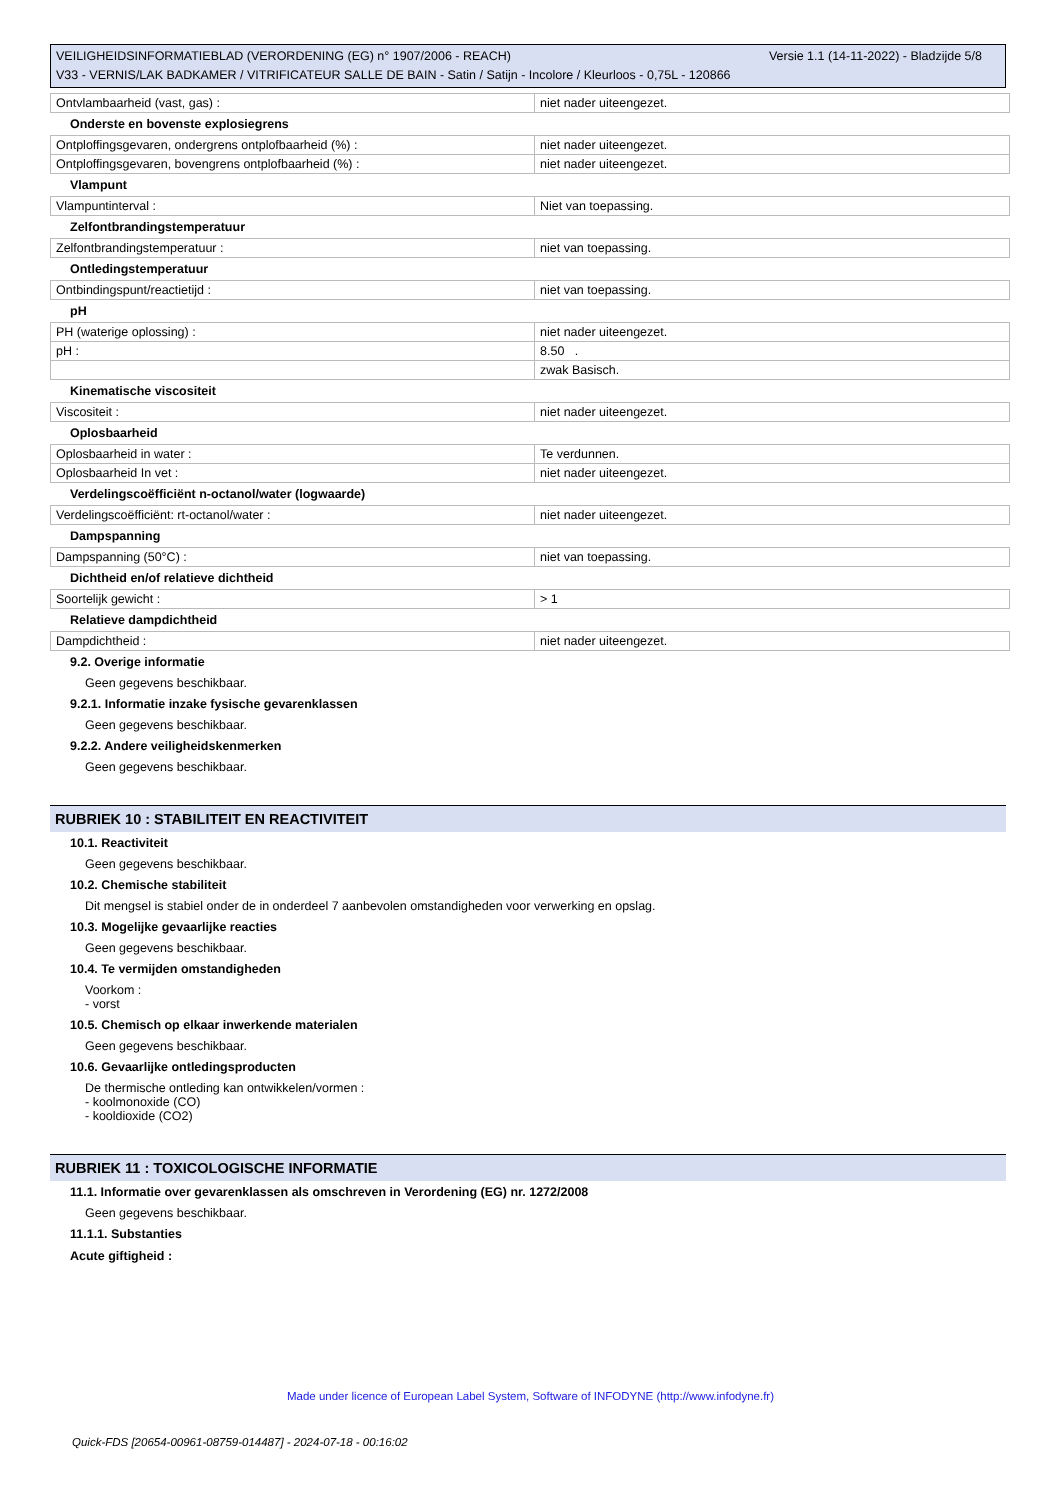Versie 1.1 (14-11-2022) - Bladzijde 5/8 VEILIGHEIDSINFORMATIEBLAD (VERORDENING (EG) n° 1907/2006 - REACH)
V33 - VERNIS/LAK BADKAMER / VITRIFICATEUR SALLE DE BAIN - Satin / Satijn - Incolore / Kleurloos - 0,75L - 120866
| Ontvlambaarheid (vast, gas) : | niet nader uiteengezet. |
Onderste en bovenste explosiegrens
| Ontploffingsgevaren, ondergrens ontplofbaarheid (%) : | niet nader uiteengezet. |
| Ontploffingsgevaren, bovengrens ontplofbaarheid (%) : | niet nader uiteengezet. |
Vlampunt
| Vlampuntinterval : | Niet van toepassing. |
Zelfontbrandingstemperatuur
| Zelfontbrandingstemperatuur : | niet van toepassing. |
Ontledingstemperatuur
| Ontbindingspunt/reactietijd : | niet van toepassing. |
pH
| PH (waterige oplossing) : | niet nader uiteengezet. |
| pH : | 8.50 . |
| | zwak Basisch. |
Kinematische viscositeit
| Viscositeit : | niet nader uiteengezet. |
Oplosbaarheid
| Oplosbaarheid in water : | Te verdunnen. |
| Oplosbaarheid In vet : | niet nader uiteengezet. |
Verdelingscoëfficiënt n-octanol/water (logwaarde)
| Verdelingscoëfficiënt: rt-octanol/water : | niet nader uiteengezet. |
Dampspanning
| Dampspanning (50°C) : | niet van toepassing. |
Dichtheid en/of relatieve dichtheid
| Soortelijk gewicht : | > 1 |
Relatieve dampdichtheid
| Dampdichtheid : | niet nader uiteengezet. |
9.2. Overige informatie
Geen gegevens beschikbaar.
9.2.1. Informatie inzake fysische gevarenklassen
Geen gegevens beschikbaar.
9.2.2. Andere veiligheidskenmerken
Geen gegevens beschikbaar.
RUBRIEK 10 : STABILITEIT EN REACTIVITEIT
10.1. Reactiviteit
Geen gegevens beschikbaar.
10.2. Chemische stabiliteit
Dit mengsel is stabiel onder de in onderdeel 7 aanbevolen omstandigheden voor verwerking en opslag.
10.3. Mogelijke gevaarlijke reacties
Geen gegevens beschikbaar.
10.4. Te vermijden omstandigheden
Voorkom :
- vorst
10.5. Chemisch op elkaar inwerkende materialen
Geen gegevens beschikbaar.
10.6. Gevaarlijke ontledingsproducten
De thermische ontleding kan ontwikkelen/vormen :
- koolmonoxide (CO)
- kooldioxide (CO2)
RUBRIEK 11 : TOXICOLOGISCHE INFORMATIE
11.1. Informatie over gevarenklassen als omschreven in Verordening (EG) nr. 1272/2008
Geen gegevens beschikbaar.
11.1.1. Substanties
Acute giftigheid :
Made under licence of European Label System, Software of INFODYNE (http://www.infodyne.fr)
Quick-FDS [20654-00961-08759-014487] - 2024-07-18 - 00:16:02